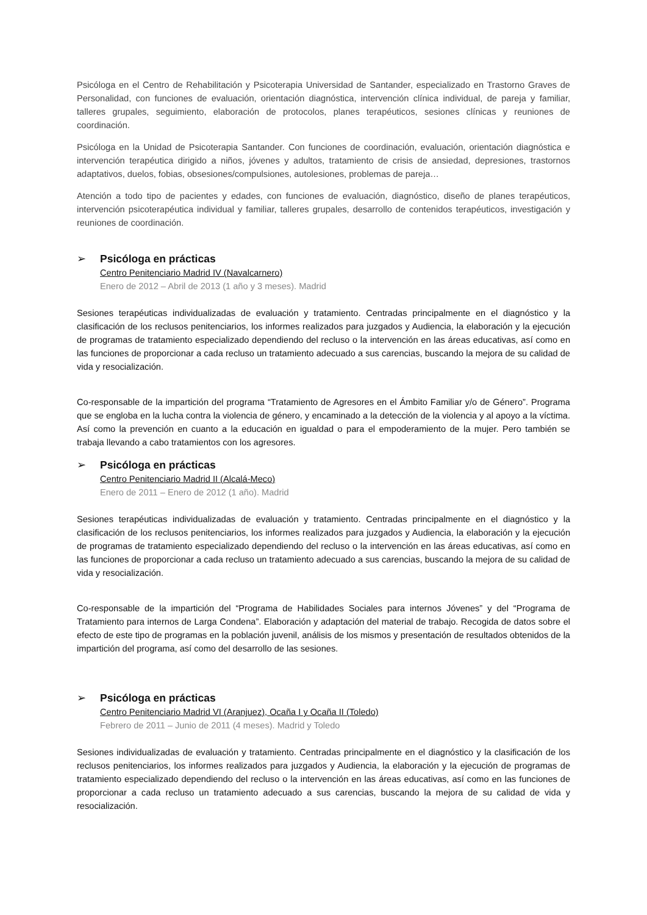Psicóloga en el Centro de Rehabilitación y Psicoterapia Universidad de Santander, especializado en Trastorno Graves de Personalidad, con funciones de evaluación, orientación diagnóstica, intervención clínica individual, de pareja y familiar, talleres grupales, seguimiento, elaboración de protocolos, planes terapéuticos, sesiones clínicas y reuniones de coordinación.
Psicóloga en la Unidad de Psicoterapia Santander. Con funciones de coordinación, evaluación, orientación diagnóstica e intervención terapéutica dirigido a niños, jóvenes y adultos, tratamiento de crisis de ansiedad, depresiones, trastornos adaptativos, duelos, fobias, obsesiones/compulsiones, autolesiones, problemas de pareja…
Atención a todo tipo de pacientes y edades, con funciones de evaluación, diagnóstico, diseño de planes terapéuticos, intervención psicoterapéutica individual y familiar, talleres grupales, desarrollo de contenidos terapéuticos, investigación y reuniones de coordinación.
➢ Psicóloga en prácticas
Centro Penitenciario Madrid IV (Navalcarnero)
Enero de 2012 – Abril de 2013 (1 año y 3 meses). Madrid
Sesiones terapéuticas individualizadas de evaluación y tratamiento. Centradas principalmente en el diagnóstico y la clasificación de los reclusos penitenciarios, los informes realizados para juzgados y Audiencia, la elaboración y la ejecución de programas de tratamiento especializado dependiendo del recluso o la intervención en las áreas educativas, así como en las funciones de proporcionar a cada recluso un tratamiento adecuado a sus carencias, buscando la mejora de su calidad de vida y resocialización.
Co-responsable de la impartición del programa “Tratamiento de Agresores en el Ámbito Familiar y/o de Género”. Programa que se engloba en la lucha contra la violencia de género, y encaminado a la detección de la violencia y al apoyo a la víctima. Así como la prevención en cuanto a la educación en igualdad o para el empoderamiento de la mujer. Pero también se trabaja llevando a cabo tratamientos con los agresores.
➢ Psicóloga en prácticas
Centro Penitenciario Madrid II (Alcalá-Meco)
Enero de 2011 – Enero de 2012 (1 año). Madrid
Sesiones terapéuticas individualizadas de evaluación y tratamiento. Centradas principalmente en el diagnóstico y la clasificación de los reclusos penitenciarios, los informes realizados para juzgados y Audiencia, la elaboración y la ejecución de programas de tratamiento especializado dependiendo del recluso o la intervención en las áreas educativas, así como en las funciones de proporcionar a cada recluso un tratamiento adecuado a sus carencias, buscando la mejora de su calidad de vida y resocialización.
Co-responsable de la impartición del “Programa de Habilidades Sociales para internos Jóvenes” y del “Programa de Tratamiento para internos de Larga Condena”. Elaboración y adaptación del material de trabajo. Recogida de datos sobre el efecto de este tipo de programas en la población juvenil, análisis de los mismos y presentación de resultados obtenidos de la impartición del programa, así como del desarrollo de las sesiones.
➢ Psicóloga en prácticas
Centro Penitenciario Madrid VI (Aranjuez), Ocaña I y Ocaña II (Toledo)
Febrero de 2011 – Junio de 2011 (4 meses). Madrid y Toledo
Sesiones individualizadas de evaluación y tratamiento. Centradas principalmente en el diagnóstico y la clasificación de los reclusos penitenciarios, los informes realizados para juzgados y Audiencia, la elaboración y la ejecución de programas de tratamiento especializado dependiendo del recluso o la intervención en las áreas educativas, así como en las funciones de proporcionar a cada recluso un tratamiento adecuado a sus carencias, buscando la mejora de su calidad de vida y resocialización.